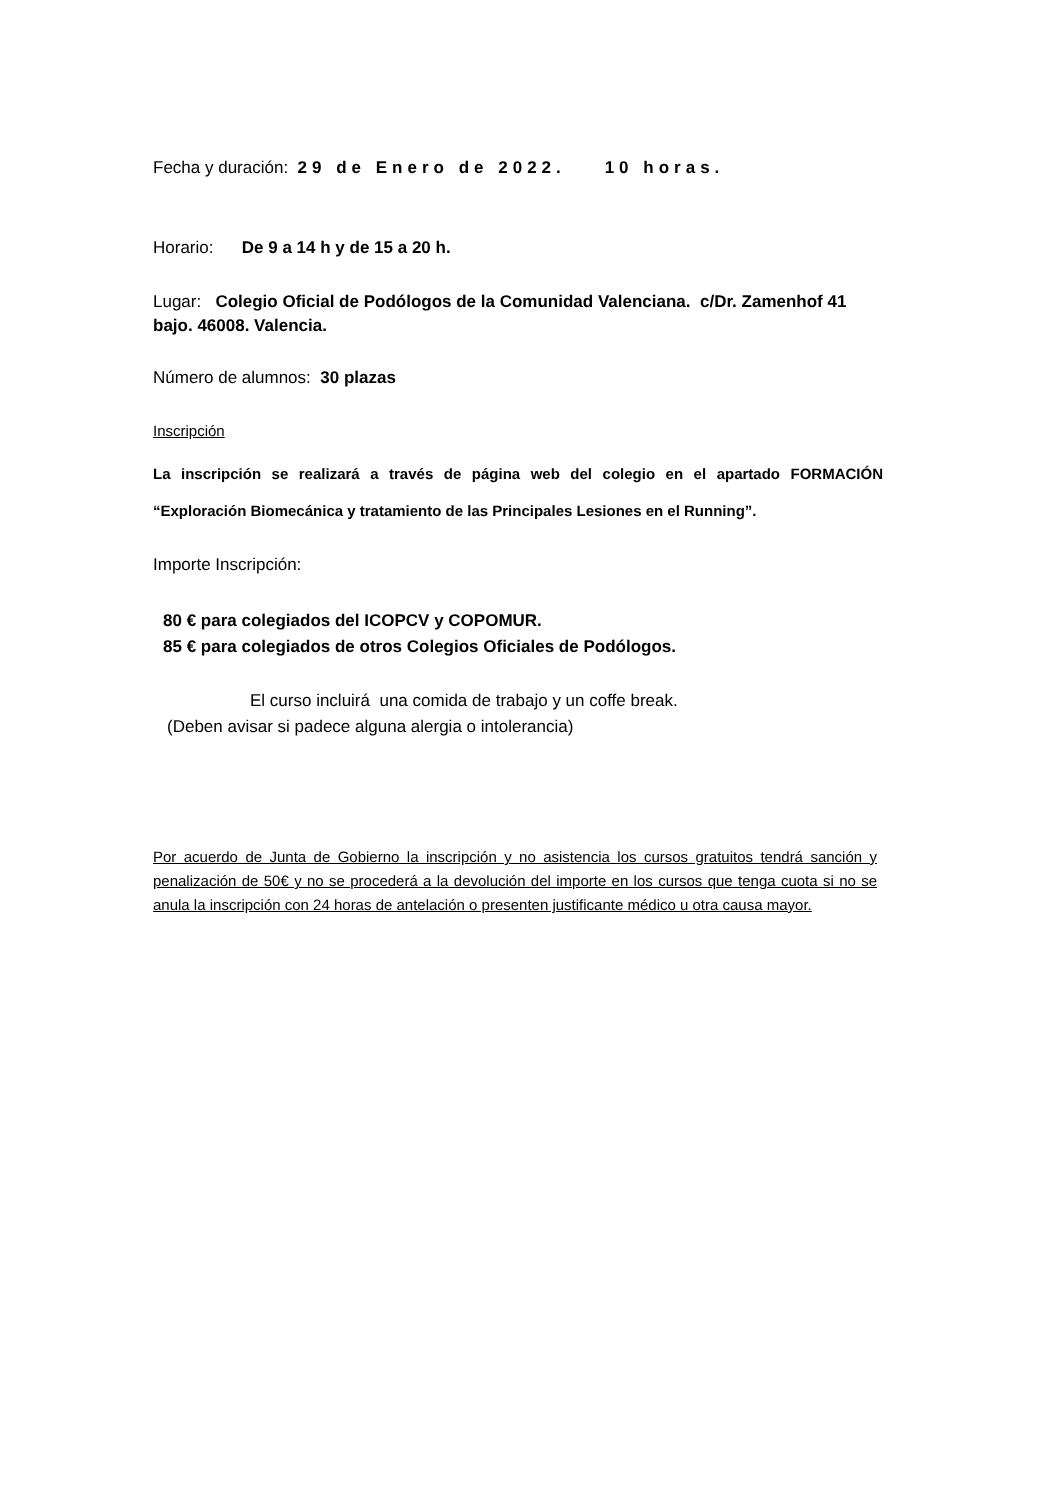Fecha y duración: 29 de Enero de 2022. 10 horas.
Horario: De 9 a 14 h y de 15 a 20 h.
Lugar: Colegio Oficial de Podólogos de la Comunidad Valenciana. c/Dr. Zamenhof 41 bajo. 46008. Valencia.
Número de alumnos: 30 plazas
Inscripción
La inscripción se realizará a través de página web del colegio en el apartado FORMACIÓN “Exploración Biomecánica y tratamiento de las Principales Lesiones en el Running”.
Importe Inscripción:
80 € para colegiados del ICOPCV y COPOMUR.
85 € para colegiados de otros Colegios Oficiales de Podólogos.
El curso incluirá una comida de trabajo y un coffe break.
(Deben avisar si padece alguna alergia o intolerancia)
Por acuerdo de Junta de Gobierno la inscripción y no asistencia los cursos gratuitos tendrá sanción y penalización de 50€ y no se procederá a la devolución del importe en los cursos que tenga cuota si no se anula la inscripción con 24 horas de antelación o presenten justificante médico u otra causa mayor.